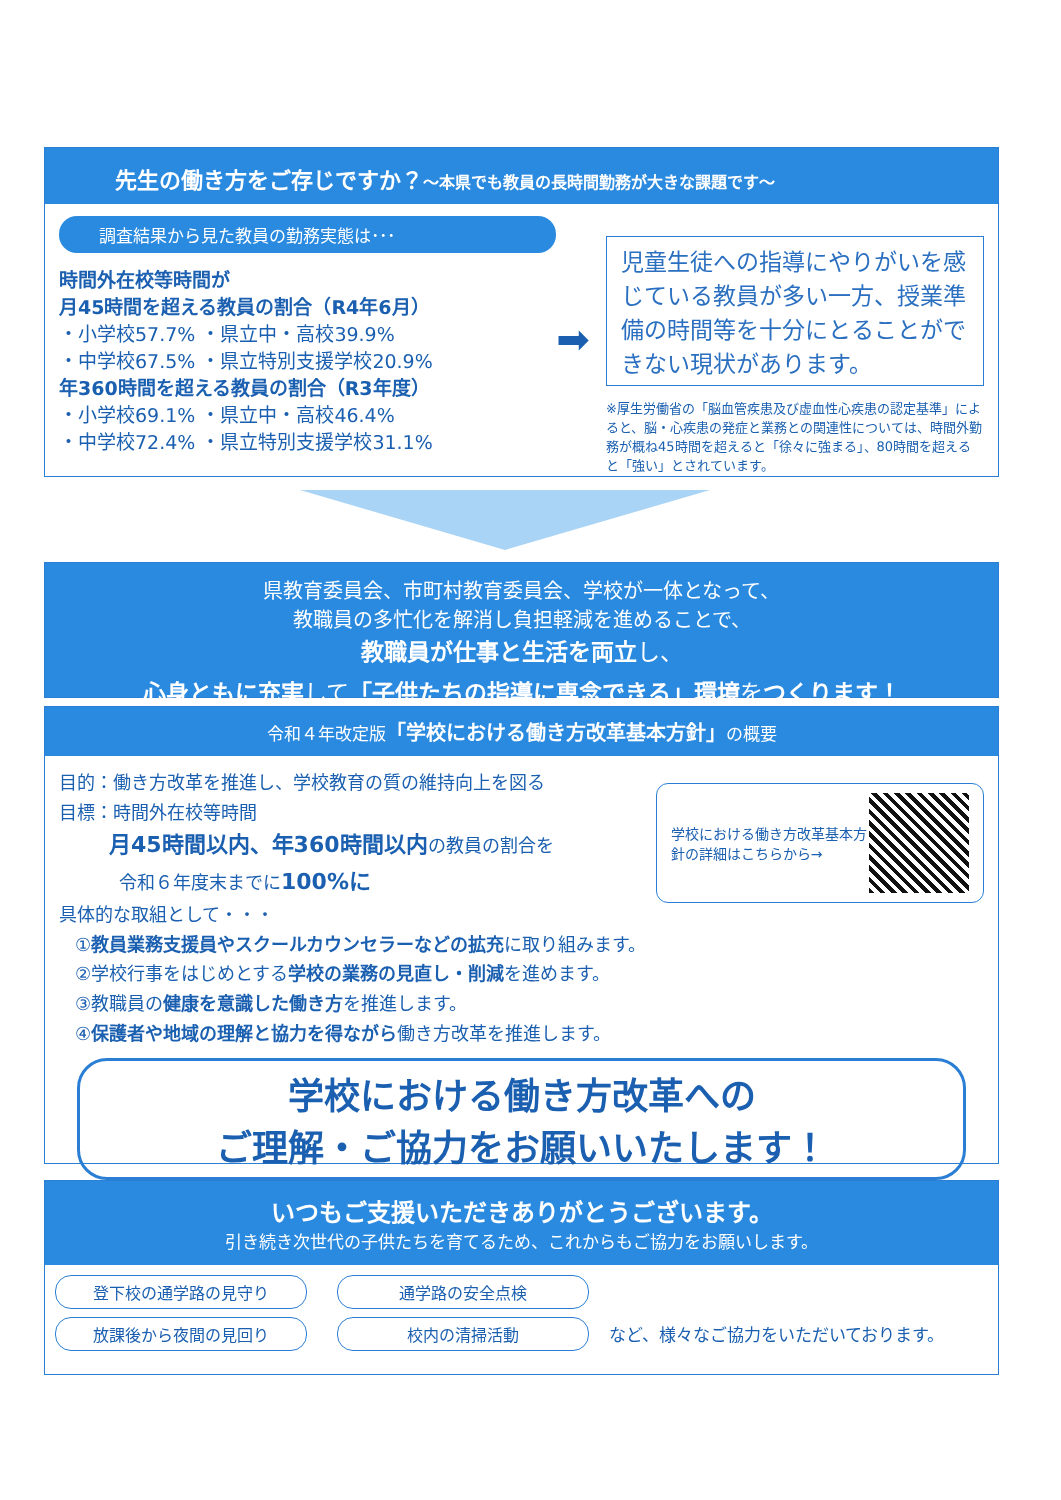先生の働き方をご存じですか？～本県でも教員の長時間勤務が大きな課題です～
調査結果から見た教員の勤務実態は･･･
時間外在校等時間が
月45時間を超える教員の割合（R4年6月）
・小学校57.7% ・県立中・高校39.9%
・中学校67.5% ・県立特別支援学校20.9%
年360時間を超える教員の割合（R3年度）
・小学校69.1% ・県立中・高校46.4%
・中学校72.4% ・県立特別支援学校31.1%
➡
児童生徒への指導にやりがいを感じている教員が多い一方、授業準備の時間等を十分にとることができない現状があります。
※厚生労働省の「脳血管疾患及び虚血性心疾患の認定基準」によると、脳・心疾患の発症と業務との関連性については、時間外勤務が概ね45時間を超えると「徐々に強まる」、80時間を超えると「強い」とされています。
県教育委員会、市町村教育委員会、学校が一体となって、
教職員の多忙化を解消し負担軽減を進めることで、
教職員が仕事と生活を両立し、
心身ともに充実して「子供たちの指導に専念できる」環境をつくります！
令和４年改定版「学校における働き方改革基本方針」の概要
目的：働き方改革を推進し、学校教育の質の維持向上を図る
目標：時間外在校等時間
月45時間以内、年360時間以内の教員の割合を
令和６年度末までに100%に
具体的な取組として・・・
学校における働き方改革基本方針の詳細はこちらから→
①教員業務支援員やスクールカウンセラーなどの拡充に取り組みます。
②学校行事をはじめとする学校の業務の見直し・削減を進めます。
③教職員の健康を意識した働き方を推進します。
④保護者や地域の理解と協力を得ながら働き方改革を推進します。
学校における働き方改革への
ご理解・ご協力をお願いいたします！
いつもご支援いただきありがとうございます。
引き続き次世代の子供たちを育てるため、これからもご協力をお願いします。
登下校の通学路の見守り 通学路の安全点検
放課後から夜間の見回り 校内の清掃活動 など、様々なご協力をいただいております。